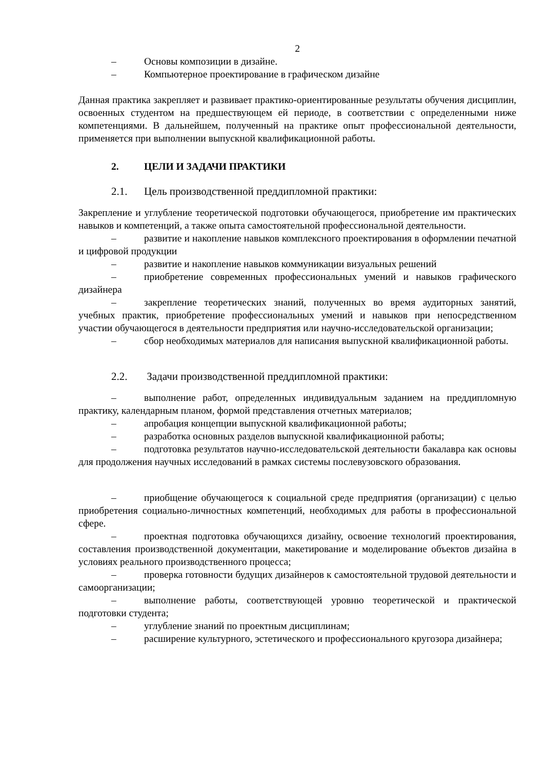2
– Основы композиции в дизайне.
– Компьютерное проектирование в графическом дизайне
Данная практика закрепляет и развивает практико-ориентированные результаты обучения дисциплин, освоенных студентом на предшествующем ей периоде, в соответствии с определенными ниже компетенциями. В дальнейшем, полученный на практике опыт профессиональной деятельности, применяется при выполнении выпускной квалификационной работы.
2. ЦЕЛИ И ЗАДАЧИ ПРАКТИКИ
2.1. Цель производственной преддипломной практики:
Закрепление и углубление теоретической подготовки обучающегося, приобретение им практических навыков и компетенций, а также опыта самостоятельной профессиональной деятельности.
– развитие и накопление навыков комплексного проектирования в оформлении печатной и цифровой продукции
– развитие и накопление навыков коммуникации визуальных решений
– приобретение современных профессиональных умений и навыков графического дизайнера
– закрепление теоретических знаний, полученных во время аудиторных занятий, учебных практик, приобретение профессиональных умений и навыков при непосредственном участии обучающегося в деятельности предприятия или научно-исследовательской организации;
– сбор необходимых материалов для написания выпускной квалификационной работы.
2.2. Задачи производственной преддипломной практики:
– выполнение работ, определенных индивидуальным заданием на преддипломную практику, календарным планом, формой представления отчетных материалов;
– апробация концепции выпускной квалификационной работы;
– разработка основных разделов выпускной квалификационной работы;
– подготовка результатов научно-исследовательской деятельности бакалавра как основы для продолжения научных исследований в рамках системы послевузовского образования.
– приобщение обучающегося к социальной среде предприятия (организации) с целью приобретения социально-личностных компетенций, необходимых для работы в профессиональной сфере.
– проектная подготовка обучающихся дизайну, освоение технологий проектирования, составления производственной документации, макетирование и моделирование объектов дизайна в условиях реального производственного процесса;
– проверка готовности будущих дизайнеров к самостоятельной трудовой деятельности и самоорганизации;
– выполнение работы, соответствующей уровню теоретической и практической подготовки студента;
– углубление знаний по проектным дисциплинам;
– расширение культурного, эстетического и профессионального кругозора дизайнера;